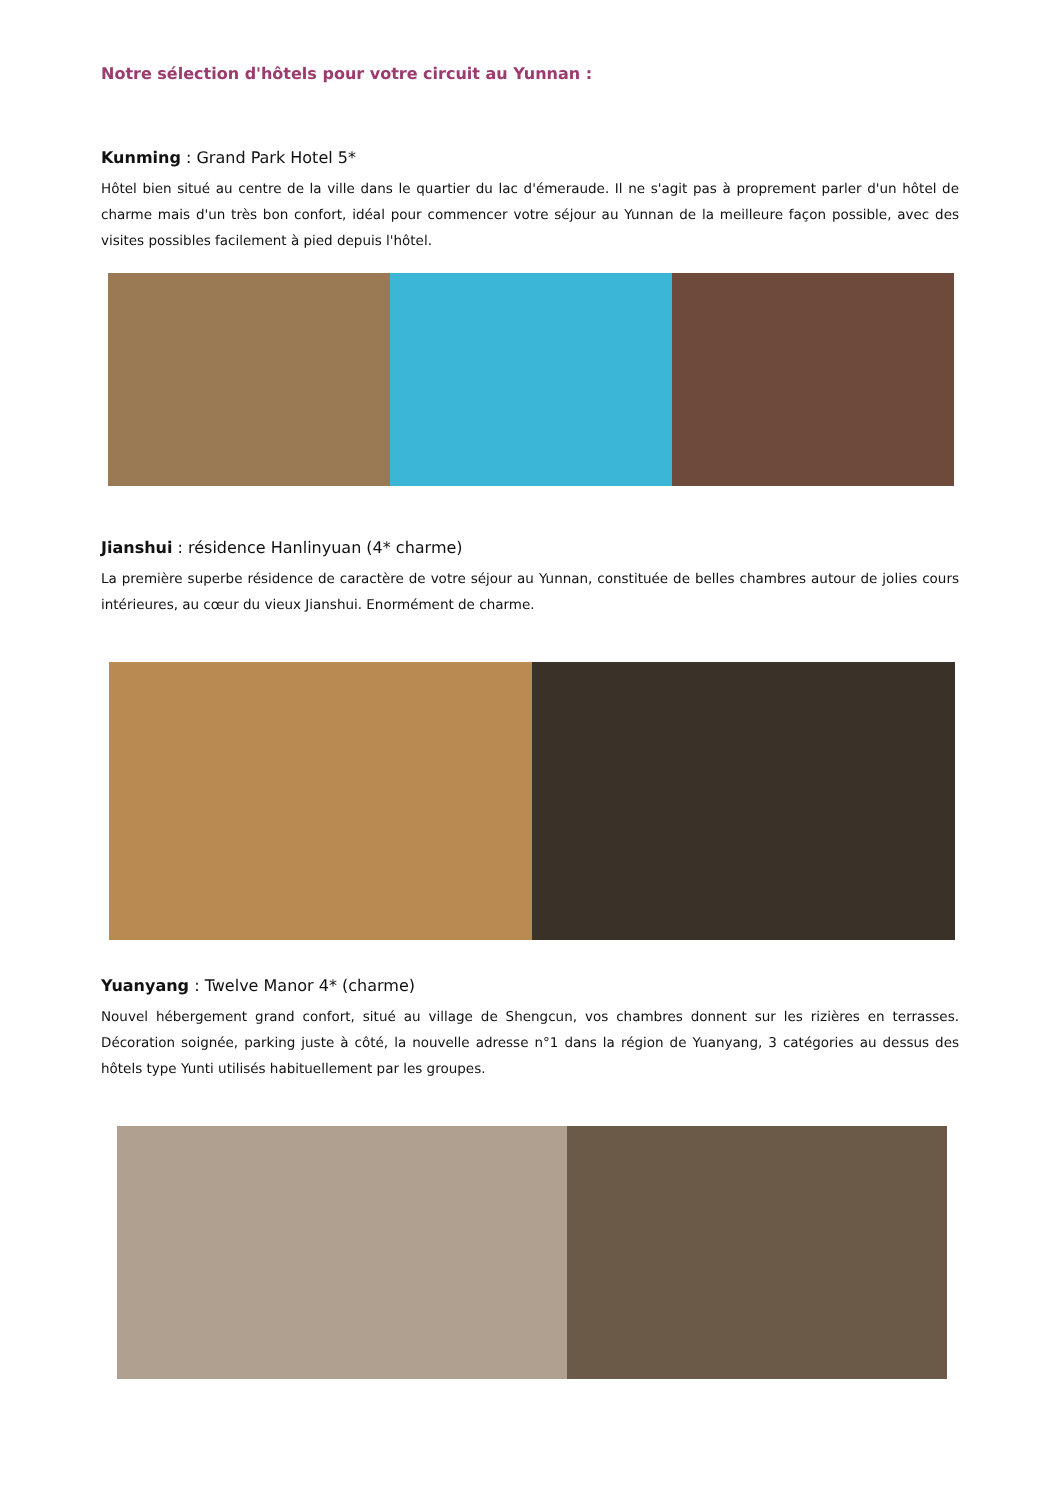Notre sélection d'hôtels pour votre circuit au Yunnan :
Kunming : Grand Park Hotel 5*
Hôtel bien situé au centre de la ville dans le quartier du lac d'émeraude. Il ne s'agit pas à proprement parler d'un hôtel de charme mais d'un très bon confort, idéal pour commencer votre séjour au Yunnan de la meilleure façon possible, avec des visites possibles facilement à pied depuis l'hôtel.
Jianshui : résidence Hanlinyuan (4* charme)
La première superbe résidence de caractère de votre séjour au Yunnan, constituée de belles chambres autour de jolies cours intérieures, au cœur du vieux Jianshui. Enormément de charme.
Yuanyang : Twelve Manor 4* (charme)
Nouvel hébergement grand confort, situé au village de Shengcun, vos chambres donnent sur les rizières en terrasses. Décoration soignée, parking juste à côté, la nouvelle adresse n°1 dans la région de Yuanyang, 3 catégories au dessus des hôtels type Yunti utilisés habituellement par les groupes.